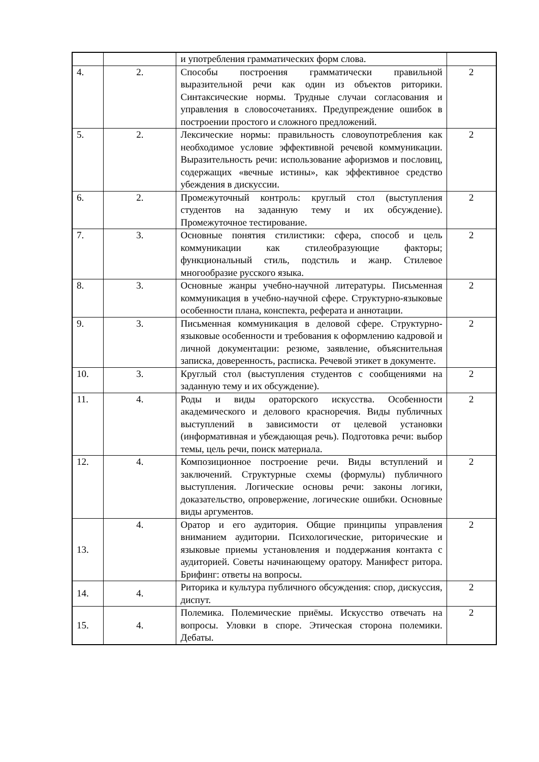| | | и употребления грамматических форм слова. | |
| 4. | 2. | Способы построения грамматически правильной выразительной речи как один из объектов риторики. Синтаксические нормы. Трудные случаи согласования и управления в словосочетаниях. Предупреждение ошибок в построении простого и сложного предложений. | 2 |
| 5. | 2. | Лексические нормы: правильность словоупотребления как необходимое условие эффективной речевой коммуникации. Выразительность речи: использование афоризмов и пословиц, содержащих «вечные истины», как эффективное средство убеждения в дискуссии. | 2 |
| 6. | 2. | Промежуточный контроль: круглый стол (выступления студентов на заданную тему и их обсуждение). Промежуточное тестирование. | 2 |
| 7. | 3. | Основные понятия стилистики: сфера, способ и цель коммуникации как стилеобразующие факторы; функциональный стиль, подстиль и жанр. Стилевое многообразие русского языка. | 2 |
| 8. | 3. | Основные жанры учебно-научной литературы. Письменная коммуникация в учебно-научной сфере. Структурно-языковые особенности плана, конспекта, реферата и аннотации. | 2 |
| 9. | 3. | Письменная коммуникация в деловой сфере. Структурно-языковые особенности и требования к оформлению кадровой и личной документации: резюме, заявление, объяснительная записка, доверенность, расписка. Речевой этикет в документе. | 2 |
| 10. | 3. | Круглый стол (выступления студентов с сообщениями на заданную тему и их обсуждение). | 2 |
| 11. | 4. | Роды и виды ораторского искусства. Особенности академического и делового красноречия. Виды публичных выступлений в зависимости от целевой установки (информативная и убеждающая речь). Подготовка речи: выбор темы, цель речи, поиск материала. | 2 |
| 12. | 4. | Композиционное построение речи. Виды вступлений и заключений. Структурные схемы (формулы) публичного выступления. Логические основы речи: законы логики, доказательство, опровержение, логические ошибки. Основные виды аргументов. | 2 |
| 13. | 4. | Оратор и его аудитория. Общие принципы управления вниманием аудитории. Психологические, риторические и языковые приемы установления и поддержания контакта с аудиторией. Советы начинающему оратору. Манифест ритора. Брифинг: ответы на вопросы. | 2 |
| 14. | 4. | Риторика и культура публичного обсуждения: спор, дискуссия, диспут. | 2 |
| 15. | 4. | Полемика. Полемические приёмы. Искусство отвечать на вопросы. Уловки в споре. Этическая сторона полемики. Дебаты. | 2 |